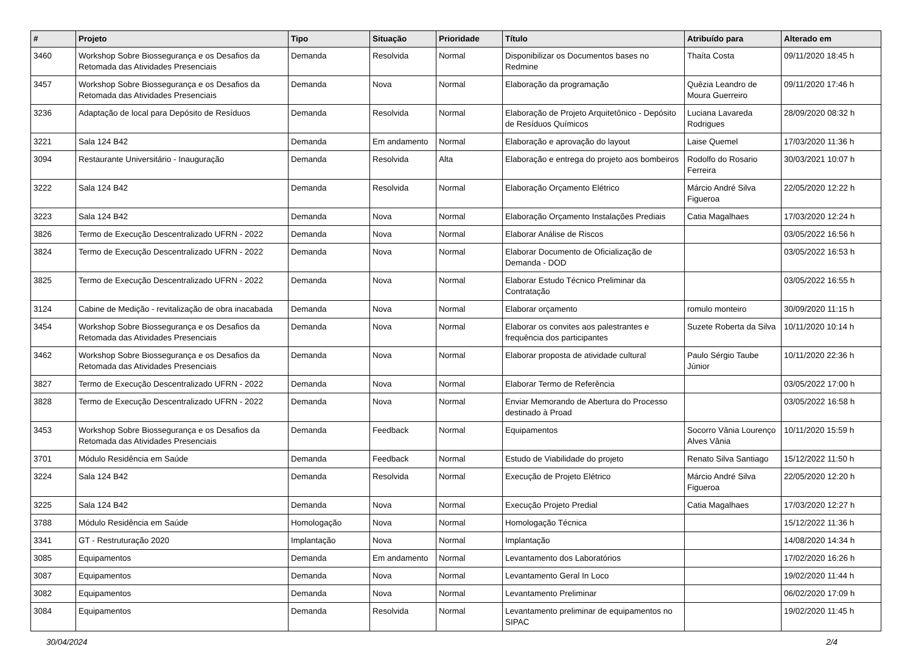| # | Projeto | Tipo | Situação | Prioridade | Título | Atribuído para | Alterado em |
| --- | --- | --- | --- | --- | --- | --- | --- |
| 3460 | Workshop Sobre Biossegurança e os Desafios da Retomada das Atividades Presenciais | Demanda | Resolvida | Normal | Disponibilizar os Documentos bases no Redmine | Thaíta Costa | 09/11/2020 18:45 h |
| 3457 | Workshop Sobre Biossegurança e os Desafios da Retomada das Atividades Presenciais | Demanda | Nova | Normal | Elaboração da programação | Quêzia Leandro de Moura Guerreiro | 09/11/2020 17:46 h |
| 3236 | Adaptação de local para Depósito de Resíduos | Demanda | Resolvida | Normal | Elaboração de Projeto Arquitetônico - Depósito de Resíduos Químicos | Luciana Lavareda Rodrigues | 28/09/2020 08:32 h |
| 3221 | Sala 124 B42 | Demanda | Em andamento | Normal | Elaboração e aprovação do layout | Laise Quemel | 17/03/2020 11:36 h |
| 3094 | Restaurante Universitário - Inauguração | Demanda | Resolvida | Alta | Elaboração e entrega do projeto aos bombeiros | Rodolfo do Rosario Ferreira | 30/03/2021 10:07 h |
| 3222 | Sala 124 B42 | Demanda | Resolvida | Normal | Elaboração Orçamento Elétrico | Márcio André Silva Figueroa | 22/05/2020 12:22 h |
| 3223 | Sala 124 B42 | Demanda | Nova | Normal | Elaboração Orçamento Instalações Prediais | Catia Magalhaes | 17/03/2020 12:24 h |
| 3826 | Termo de Execução Descentralizado UFRN - 2022 | Demanda | Nova | Normal | Elaborar Análise de Riscos | | 03/05/2022 16:56 h |
| 3824 | Termo de Execução Descentralizado UFRN - 2022 | Demanda | Nova | Normal | Elaborar Documento de Oficialização de Demanda - DOD | | 03/05/2022 16:53 h |
| 3825 | Termo de Execução Descentralizado UFRN - 2022 | Demanda | Nova | Normal | Elaborar Estudo Técnico Preliminar da Contratação | | 03/05/2022 16:55 h |
| 3124 | Cabine de Medição - revitalização de obra inacabada | Demanda | Nova | Normal | Elaborar orçamento | romulo monteiro | 30/09/2020 11:15 h |
| 3454 | Workshop Sobre Biossegurança e os Desafios da Retomada das Atividades Presenciais | Demanda | Nova | Normal | Elaborar os convites aos palestrantes e frequência dos participantes | Suzete Roberta da Silva | 10/11/2020 10:14 h |
| 3462 | Workshop Sobre Biossegurança e os Desafios da Retomada das Atividades Presenciais | Demanda | Nova | Normal | Elaborar proposta de atividade cultural | Paulo Sérgio Taube Júnior | 10/11/2020 22:36 h |
| 3827 | Termo de Execução Descentralizado UFRN - 2022 | Demanda | Nova | Normal | Elaborar Termo de Referência | | 03/05/2022 17:00 h |
| 3828 | Termo de Execução Descentralizado UFRN - 2022 | Demanda | Nova | Normal | Enviar Memorando de Abertura do Processo destinado à Proad | | 03/05/2022 16:58 h |
| 3453 | Workshop Sobre Biossegurança e os Desafios da Retomada das Atividades Presenciais | Demanda | Feedback | Normal | Equipamentos | Socorro Vânia Lourenço Alves Vânia | 10/11/2020 15:59 h |
| 3701 | Módulo Residência em Saúde | Demanda | Feedback | Normal | Estudo de Viabilidade do projeto | Renato Silva Santiago | 15/12/2022 11:50 h |
| 3224 | Sala 124 B42 | Demanda | Resolvida | Normal | Execução de Projeto Elétrico | Márcio André Silva Figueroa | 22/05/2020 12:20 h |
| 3225 | Sala 124 B42 | Demanda | Nova | Normal | Execução Projeto Predial | Catia Magalhaes | 17/03/2020 12:27 h |
| 3788 | Módulo Residência em Saúde | Homologação | Nova | Normal | Homologação Técnica | | 15/12/2022 11:36 h |
| 3341 | GT - Restruturação 2020 | Implantação | Nova | Normal | Implantação | | 14/08/2020 14:34 h |
| 3085 | Equipamentos | Demanda | Em andamento | Normal | Levantamento dos Laboratórios | | 17/02/2020 16:26 h |
| 3087 | Equipamentos | Demanda | Nova | Normal | Levantamento Geral In Loco | | 19/02/2020 11:44 h |
| 3082 | Equipamentos | Demanda | Nova | Normal | Levantamento Preliminar | | 06/02/2020 17:09 h |
| 3084 | Equipamentos | Demanda | Resolvida | Normal | Levantamento preliminar de equipamentos no SIPAC | | 19/02/2020 11:45 h |
30/04/2024 2/4